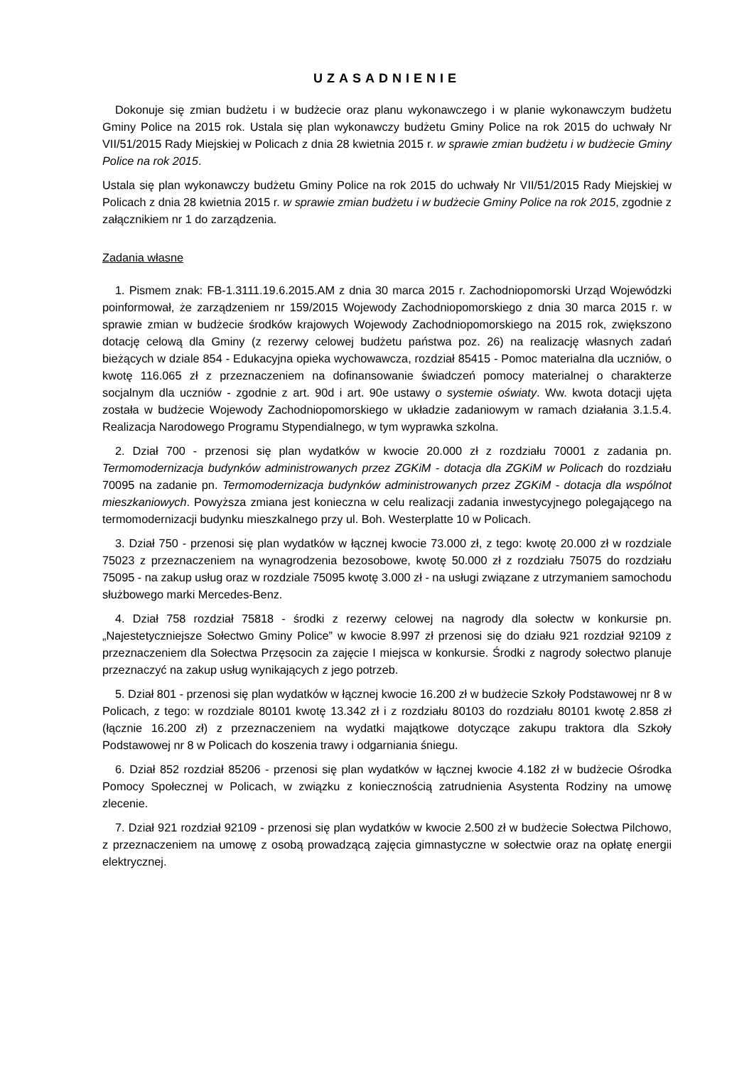UZASADNIENIE
Dokonuje się zmian budżetu i w budżecie oraz planu wykonawczego i w planie wykonawczym budżetu Gminy Police na 2015 rok. Ustala się plan wykonawczy budżetu Gminy Police na rok 2015 do uchwały Nr VII/51/2015 Rady Miejskiej w Policach z dnia 28 kwietnia 2015 r. w sprawie zmian budżetu i w budżecie Gminy Police na rok 2015.
Ustala się plan wykonawczy budżetu Gminy Police na rok 2015 do uchwały Nr VII/51/2015 Rady Miejskiej w Policach z dnia 28 kwietnia 2015 r. w sprawie zmian budżetu i w budżecie Gminy Police na rok 2015, zgodnie z załącznikiem nr 1 do zarządzenia.
Zadania własne
1. Pismem znak: FB-1.3111.19.6.2015.AM z dnia 30 marca 2015 r. Zachodniopomorski Urząd Wojewódzki poinformował, że zarządzeniem nr 159/2015 Wojewody Zachodniopomorskiego z dnia 30 marca 2015 r. w sprawie zmian w budżecie środków krajowych Wojewody Zachodniopomorskiego na 2015 rok, zwiększono dotację celową dla Gminy (z rezerwy celowej budżetu państwa poz. 26) na realizację własnych zadań bieżących w dziale 854 - Edukacyjna opieka wychowawcza, rozdział 85415 - Pomoc materialna dla uczniów, o kwotę 116.065 zł z przeznaczeniem na dofinansowanie świadczeń pomocy materialnej o charakterze socjalnym dla uczniów - zgodnie z art. 90d i art. 90e ustawy o systemie oświaty. Ww. kwota dotacji ujęta została w budżecie Wojewody Zachodniopomorskiego w układzie zadaniowym w ramach działania 3.1.5.4. Realizacja Narodowego Programu Stypendialnego, w tym wyprawka szkolna.
2. Dział 700 - przenosi się plan wydatków w kwocie 20.000 zł z rozdziału 70001 z zadania pn. Termomodernizacja budynków administrowanych przez ZGKiM - dotacja dla ZGKiM w Policach do rozdziału 70095 na zadanie pn. Termomodernizacja budynków administrowanych przez ZGKiM - dotacja dla wspólnot mieszkaniowych. Powyższa zmiana jest konieczna w celu realizacji zadania inwestycyjnego polegającego na termomodernizacji budynku mieszkalnego przy ul. Boh. Westerplatte 10 w Policach.
3. Dział 750 - przenosi się plan wydatków w łącznej kwocie 73.000 zł, z tego: kwotę 20.000 zł w rozdziale 75023 z przeznaczeniem na wynagrodzenia bezosobowe, kwotę 50.000 zł z rozdziału 75075 do rozdziału 75095 - na zakup usług oraz w rozdziale 75095 kwotę 3.000 zł - na usługi związane z utrzymaniem samochodu służbowego marki Mercedes-Benz.
4. Dział 758 rozdział 75818 - środki z rezerwy celowej na nagrody dla sołectw w konkursie pn. „Najestetyczniejsze Sołectwo Gminy Police” w kwocie 8.997 zł przenosi się do działu 921 rozdział 92109 z przeznaczeniem dla Sołectwa Przęsocin za zajęcie I miejsca w konkursie. Środki z nagrody sołectwo planuje przeznaczyć na zakup usług wynikających z jego potrzeb.
5. Dział 801 - przenosi się plan wydatków w łącznej kwocie 16.200 zł w budżecie Szkoły Podstawowej nr 8 w Policach, z tego: w rozdziale 80101 kwotę 13.342 zł i z rozdziału 80103 do rozdziału 80101 kwotę 2.858 zł (łącznie 16.200 zł) z przeznaczeniem na wydatki majątkowe dotyczące zakupu traktora dla Szkoły Podstawowej nr 8 w Policach do koszenia trawy i odgarniania śniegu.
6. Dział 852 rozdział 85206 - przenosi się plan wydatków w łącznej kwocie 4.182 zł w budżecie Ośrodka Pomocy Społecznej w Policach, w związku z koniecznością zatrudnienia Asystenta Rodziny na umowę zlecenie.
7. Dział 921 rozdział 92109 - przenosi się plan wydatków w kwocie 2.500 zł w budżecie Sołectwa Pilchowo, z przeznaczeniem na umowę z osobą prowadzącą zajęcia gimnastyczne w sołectwie oraz na opłatę energii elektrycznej.